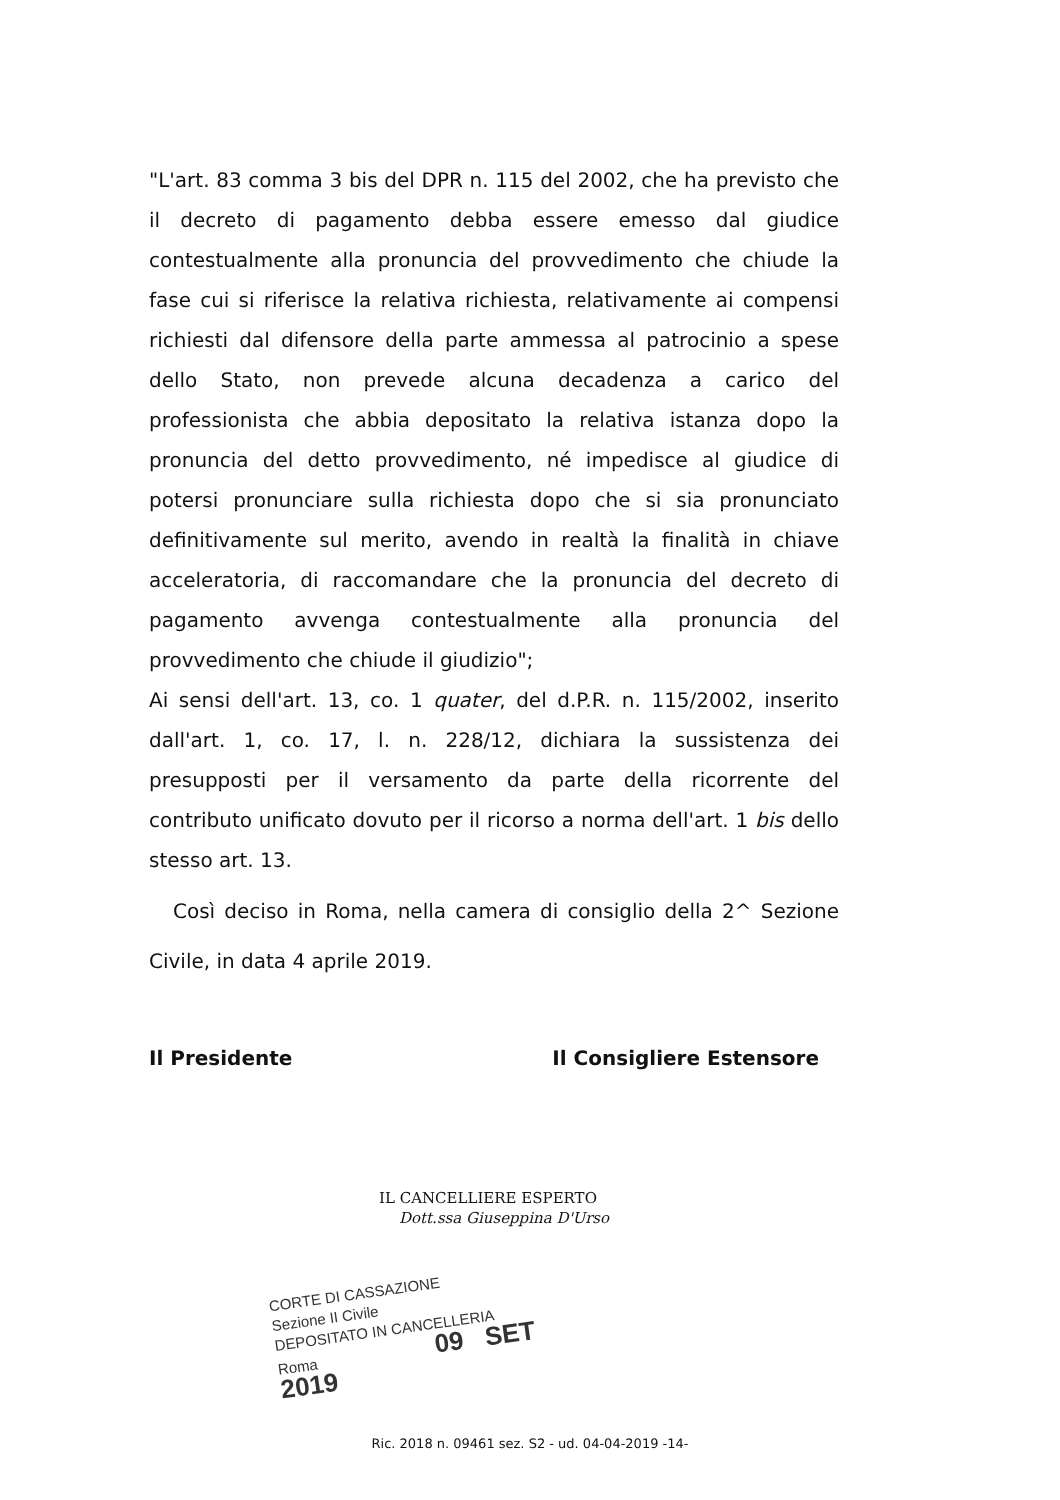"L'art. 83 comma 3 bis del DPR n. 115 del 2002, che ha previsto che il decreto di pagamento debba essere emesso dal giudice contestualmente alla pronuncia del provvedimento che chiude la fase cui si riferisce la relativa richiesta, relativamente ai compensi richiesti dal difensore della parte ammessa al patrocinio a spese dello Stato, non prevede alcuna decadenza a carico del professionista che abbia depositato la relativa istanza dopo la pronuncia del detto provvedimento, né impedisce al giudice di potersi pronunciare sulla richiesta dopo che si sia pronunciato definitivamente sul merito, avendo in realtà la finalità in chiave acceleratoria, di raccomandare che la pronuncia del decreto di pagamento avvenga contestualmente alla pronuncia del provvedimento che chiude il giudizio";
Ai sensi dell'art. 13, co. 1 quater, del d.P.R. n. 115/2002, inserito dall'art. 1, co. 17, l. n. 228/12, dichiara la sussistenza dei presupposti per il versamento da parte della ricorrente del contributo unificato dovuto per il ricorso a norma dell'art. 1 bis dello stesso art. 13.
Così deciso in Roma, nella camera di consiglio della 2^ Sezione Civile, in data 4 aprile 2019.
Il Presidente Il Consigliere Estensore
IL CANCELLIERE ESPERTO
Dott.ssa Giuseppina D'Urso
CORTE DI CASSAZIONE
Sezione II Civile
DEPOSITATO IN CANCELLERIA
Roma 09 SET 2019
Ric. 2018 n. 09461 sez. S2 - ud. 04-04-2019 -14-